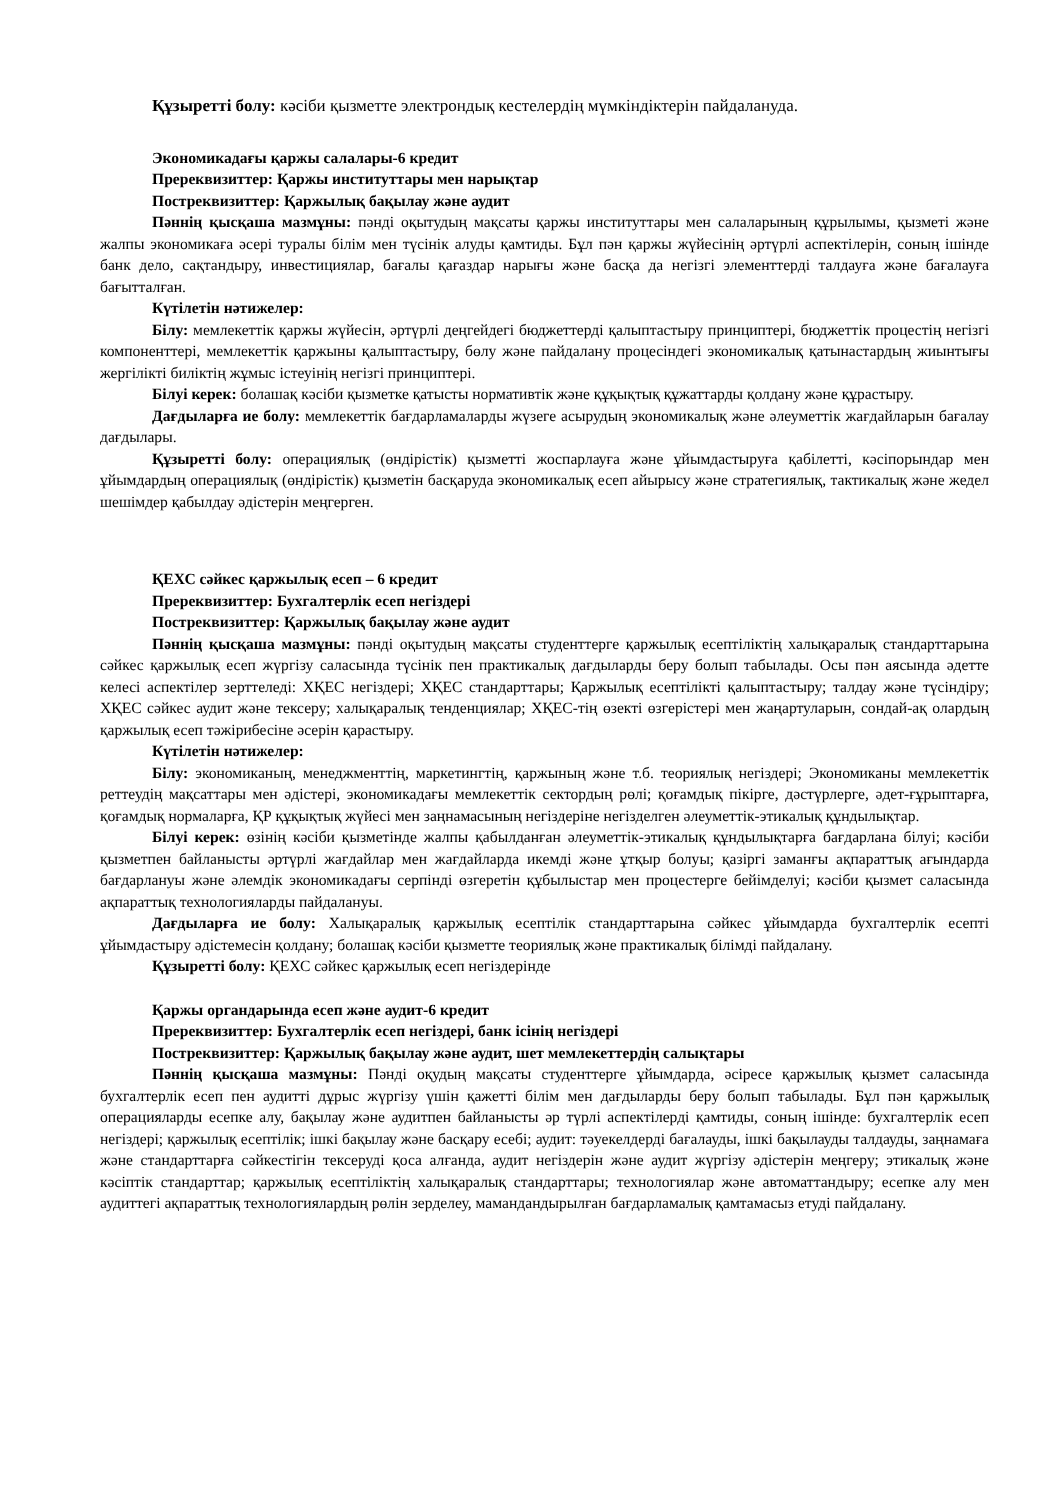Құзыретті болу: кәсіби қызметте электрондық кестелердің мүмкіндіктерін пайдалануда.
Экономикадағы қаржы салалары-6 кредит
Пререквизиттер: Қаржы институттары мен нарықтар
Постреквизиттер: Қаржылық бақылау және аудит
Пәннің қысқаша мазмұны: пәнді оқытудың мақсаты қаржы институттары мен салаларының құрылымы, қызметі және жалпы экономикаға әсері туралы білім мен түсінік алуды қамтиды. Бұл пән қаржы жүйесінің әртүрлі аспектілерін, соның ішінде банк дело, сақтандыру, инвестициялар, бағалы қағаздар нарығы және басқа да негізгі элементтерді талдауға және бағалауға бағытталған.
Күтілетін нәтижелер:
Білу: мемлекеттік қаржы жүйесін, әртүрлі деңгейдегі бюджеттерді қалыптастыру принциптері, бюджеттік процестің негізгі компоненттері, мемлекеттік қаржыны қалыптастыру, бөлу және пайдалану процесіндегі экономикалық қатынастардың жиынтығы жергілікті биліктің жұмыс істеуінің негізгі принциптері.
Білуі керек: болашақ кәсіби қызметке қатысты нормативтік және құқықтық құжаттарды қолдану және құрастыру.
Дағдыларға ие болу: мемлекеттік бағдарламаларды жүзеге асырудың экономикалық және әлеуметтік жағдайларын бағалау дағдылары.
Құзыретті болу: операциялық (өндірістік) қызметті жоспарлауға және ұйымдастыруға қабілетті, кәсіпорындар мен ұйымдардың операциялық (өндірістік) қызметін басқаруда экономикалық есеп айырысу және стратегиялық, тактикалық және жедел шешімдер қабылдау әдістерін меңгерген.
ҚЕХС сәйкес қаржылық есеп – 6 кредит
Пререквизиттер: Бухгалтерлік есеп негіздері
Постреквизиттер: Қаржылық бақылау және аудит
Пәннің қысқаша мазмұны: пәнді оқытудың мақсаты студенттерге қаржылық есептіліктің халықаралық стандарттарына сәйкес қаржылық есеп жүргізу саласында түсінік пен практикалық дағдыларды беру болып табылады. Осы пән аясында әдетте келесі аспектілер зерттеледі: ХҚЕС негіздері; ХҚЕС стандарттары; Қаржылық есептілікті қалыптастыру; талдау және түсіндіру; ХҚЕС сәйкес аудит және тексеру; халықаралық тенденциялар; ХҚЕС-тің өзекті өзгерістері мен жаңартуларын, сондай-ақ олардың қаржылық есеп тәжірибесіне әсерін қарастыру.
Күтілетін нәтижелер:
Білу: экономиканың, менеджменттің, маркетингтің, қаржының және т.б. теориялық негіздері; Экономиканы мемлекеттік реттеудің мақсаттары мен әдістері, экономикадағы мемлекеттік сектордың рөлі; қоғамдық пікірге, дәстүрлерге, әдет-ғұрыптарға, қоғамдық нормаларға, ҚР құқықтық жүйесі мен заңнамасының негіздеріне негізделген әлеуметтік-этикалық құндылықтар.
Білуі керек: өзінің кәсіби қызметінде жалпы қабылданған әлеуметтік-этикалық құндылықтарға бағдарлана білуі; кәсіби қызметпен байланысты әртүрлі жағдайлар мен жағдайларда икемді және ұтқыр болуы; қазіргі заманғы ақпараттық ағындарда бағдарлануы және әлемдік экономикадағы серпінді өзгеретін құбылыстар мен процестерге бейімделуі; кәсіби қызмет саласында ақпараттық технологияларды пайдалануы.
Дағдыларға ие болу: Халықаралық қаржылық есептілік стандарттарына сәйкес ұйымдарда бухгалтерлік есепті ұйымдастыру әдістемесін қолдану; болашақ кәсіби қызметте теориялық және практикалық білімді пайдалану.
Құзыретті болу: ҚЕХС сәйкес қаржылық есеп негіздерінде
Қаржы органдарында есеп және аудит-6 кредит
Пререквизиттер: Бухгалтерлік есеп негіздері, банк ісінің негіздері
Постреквизиттер: Қаржылық бақылау және аудит, шет мемлекеттердің салықтары
Пәннің қысқаша мазмұны: Пәнді оқудың мақсаты студенттерге ұйымдарда, әсіресе қаржылық қызмет саласында бухгалтерлік есеп пен аудитті дұрыс жүргізу үшін қажетті білім мен дағдыларды беру болып табылады. Бұл пән қаржылық операцияларды есепке алу, бақылау және аудитпен байланысты әр түрлі аспектілерді қамтиды, соның ішінде: бухгалтерлік есеп негіздері; қаржылық есептілік; ішкі бақылау және басқару есебі; аудит: тәуекелдерді бағалауды, ішкі бақылауды талдауды, заңнамаға және стандарттарға сәйкестігін тексеруді қоса алғанда, аудит негіздерін және аудит жүргізу әдістерін меңгеру; этикалық және кәсіптік стандарттар; қаржылық есептіліктің халықаралық стандарттары; технологиялар және автоматтандыру; есепке алу мен аудиттегі ақпараттық технологиялардың рөлін зерделеу, мамандандырылған бағдарламалық қамтамасыз етуді пайдалану.